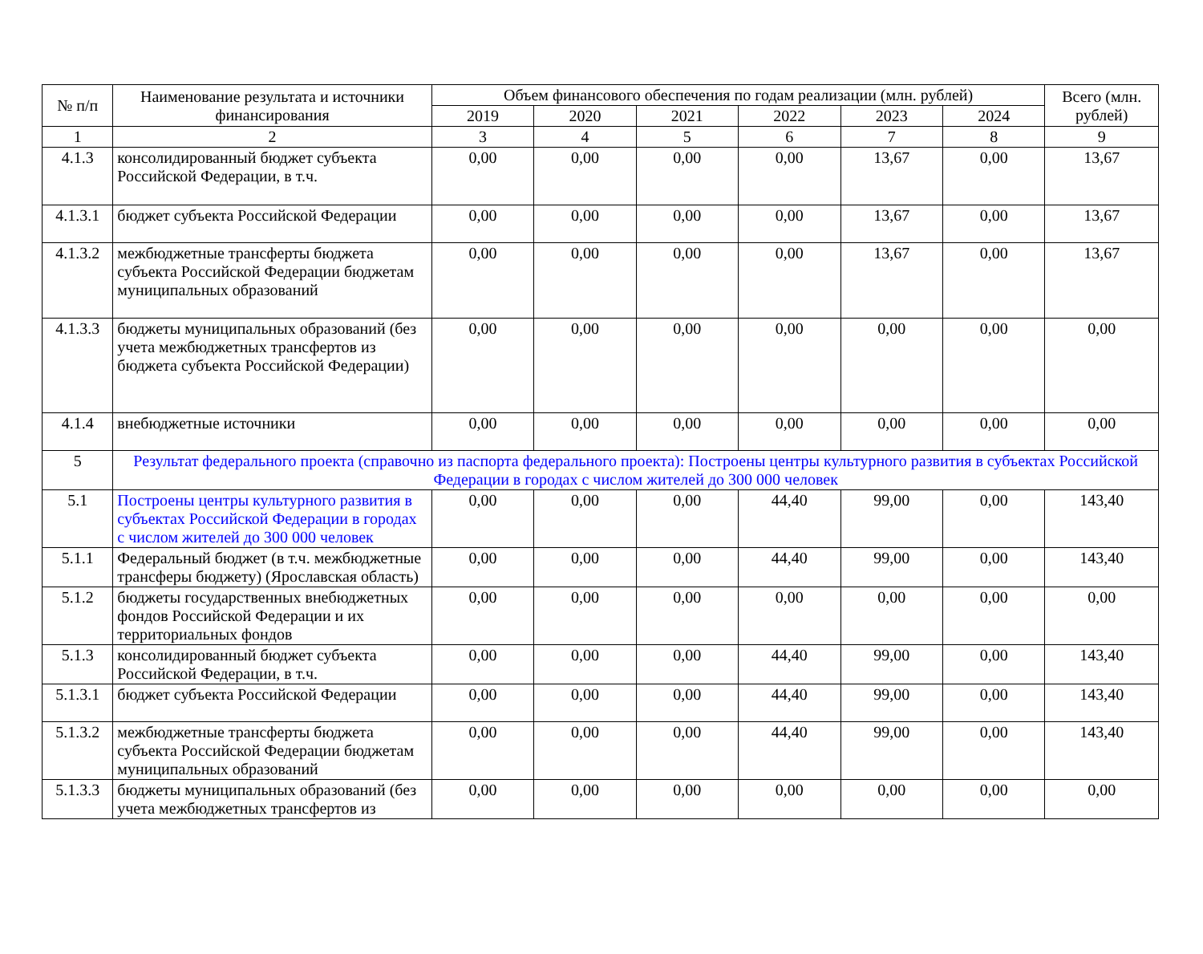| № п/п | Наименование результата и источники финансирования | Объем финансового обеспечения по годам реализации (млн. рублей) | | | | | | Всего (млн. рублей) |
| --- | --- | --- | --- | --- | --- | --- | --- | --- |
| | | 2019 | 2020 | 2021 | 2022 | 2023 | 2024 | |
| 1 | 2 | 3 | 4 | 5 | 6 | 7 | 8 | 9 |
| 4.1.3 | консолидированный бюджет субъекта Российской Федерации, в т.ч. | 0,00 | 0,00 | 0,00 | 0,00 | 13,67 | 0,00 | 13,67 |
| 4.1.3.1 | бюджет субъекта Российской Федерации | 0,00 | 0,00 | 0,00 | 0,00 | 13,67 | 0,00 | 13,67 |
| 4.1.3.2 | межбюджетные трансферты бюджета субъекта Российской Федерации бюджетам муниципальных образований | 0,00 | 0,00 | 0,00 | 0,00 | 13,67 | 0,00 | 13,67 |
| 4.1.3.3 | бюджеты муниципальных образований (без учета межбюджетных трансфертов из бюджета субъекта Российской Федерации) | 0,00 | 0,00 | 0,00 | 0,00 | 0,00 | 0,00 | 0,00 |
| 4.1.4 | внебюджетные источники | 0,00 | 0,00 | 0,00 | 0,00 | 0,00 | 0,00 | 0,00 |
| 5 | Результат федерального проекта (справочно из паспорта федерального проекта): Построены центры культурного развития в субъектах Российской Федерации в городах с числом жителей до 300 000 человек | | | | | | | |
| 5.1 | Построены центры культурного развития в субъектах Российской Федерации в городах с числом жителей до 300 000 человек | 0,00 | 0,00 | 0,00 | 44,40 | 99,00 | 0,00 | 143,40 |
| 5.1.1 | Федеральный бюджет (в т.ч. межбюджетные трансферы бюджету) (Ярославская область) | 0,00 | 0,00 | 0,00 | 44,40 | 99,00 | 0,00 | 143,40 |
| 5.1.2 | бюджеты государственных внебюджетных фондов Российской Федерации и их территориальных фондов | 0,00 | 0,00 | 0,00 | 0,00 | 0,00 | 0,00 | 0,00 |
| 5.1.3 | консолидированный бюджет субъекта Российской Федерации, в т.ч. | 0,00 | 0,00 | 0,00 | 44,40 | 99,00 | 0,00 | 143,40 |
| 5.1.3.1 | бюджет субъекта Российской Федерации | 0,00 | 0,00 | 0,00 | 44,40 | 99,00 | 0,00 | 143,40 |
| 5.1.3.2 | межбюджетные трансферты бюджета субъекта Российской Федерации бюджетам муниципальных образований | 0,00 | 0,00 | 0,00 | 44,40 | 99,00 | 0,00 | 143,40 |
| 5.1.3.3 | бюджеты муниципальных образований (без учета межбюджетных трансфертов из | 0,00 | 0,00 | 0,00 | 0,00 | 0,00 | 0,00 | 0,00 |